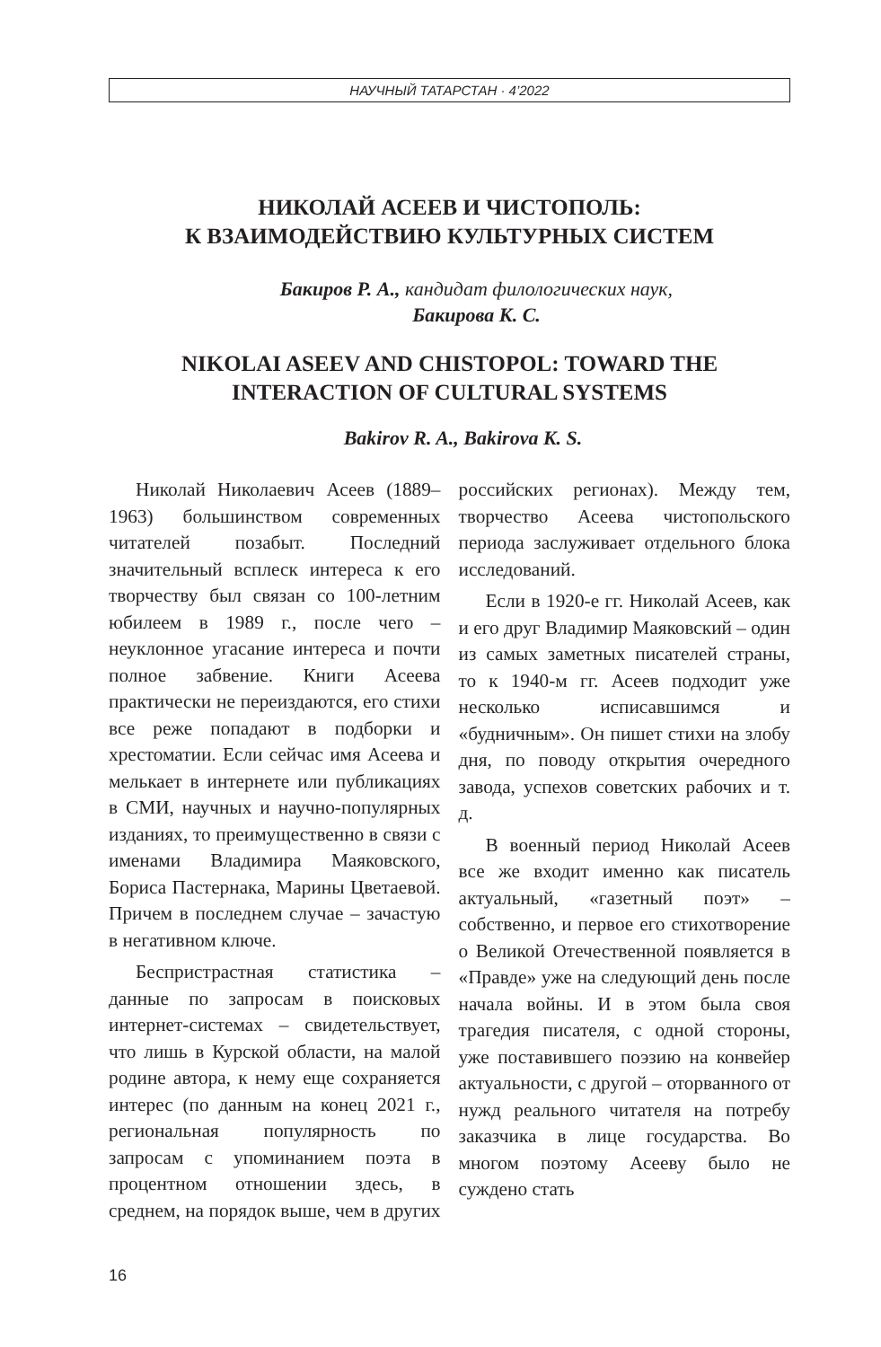НАУЧНЫЙ ТАТАРСТАН · 4’2022
НИКОЛАЙ АСЕЕВ И ЧИСТОПОЛЬ:
К ВЗАИМОДЕЙСТВИЮ КУЛЬТУРНЫХ СИСТЕМ
Бакиров Р. А., кандидат филологических наук,
Бакирова К. С.
NIKOLAI ASEEV AND CHISTOPOL: TOWARD THE INTERACTION OF CULTURAL SYSTEMS
Bakirov R. A., Bakirova K. S.
Николай Николаевич Асеев (1889–1963) большинством современных читателей позабыт. Последний значительный всплеск интереса к его творчеству был связан со 100-летним юбилеем в 1989 г., после чего – неуклонное угасание интереса и почти полное забвение. Книги Асеева практически не переиздаются, его стихи все реже попадают в подборки и хрестоматии. Если сейчас имя Асеева и мелькает в интернете или публикациях в СМИ, научных и научно-популярных изданиях, то преимущественно в связи с именами Владимира Маяковского, Бориса Пастернака, Марины Цветаевой. Причем в последнем случае – зачастую в негативном ключе.
Беспристрастная статистика – данные по запросам в поисковых интернет-системах – свидетельствует, что лишь в Курской области, на малой родине автора, к нему еще сохраняется интерес (по данным на конец 2021 г., региональная популярность по запросам с упоминанием поэта в процентном отношении здесь, в среднем, на порядок выше, чем в других российских регионах). Между тем, творчество Асеева чистопольского периода заслуживает отдельного блока исследований.
Если в 1920-е гг. Николай Асеев, как и его друг Владимир Маяковский – один из самых заметных писателей страны, то к 1940-м гг. Асеев подходит уже несколько исписавшимся и «будничным». Он пишет стихи на злобу дня, по поводу открытия очередного завода, успехов советских рабочих и т. д.
В военный период Николай Асеев все же входит именно как писатель актуальный, «газетный поэт» – собственно, и первое его стихотворение о Великой Отечественной появляется в «Правде» уже на следующий день после начала войны. И в этом была своя трагедия писателя, с одной стороны, уже поставившего поэзию на конвейер актуальности, с другой – оторванного от нужд реального читателя на потребу заказчика в лице государства. Во многом поэтому Асееву было не суждено стать
16